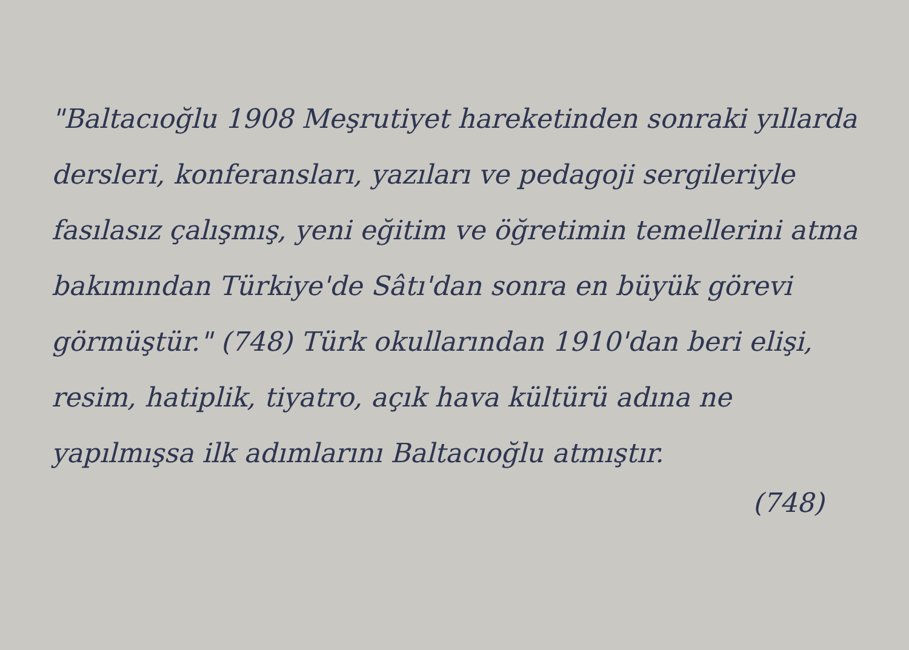"Baltacıoğlu 1908 Meşrutiyet hareketinden sonraki yıllarda dersleri, konferansları, yazıları ve pedagoji sergileriyle fasılasız çalışmış, yeni eğitim ve öğretimin temellerini atma bakımından Türkiye'de Sâtı'dan sonra en büyük görevi görmüştür." (748) Türk okullarından 1910'dan beri elişi, resim, hatiplik, tiyatro, açık hava kültürü adına ne yapılmışsa ilk adımlarını Baltacıoğlu atmıştır.
(748)